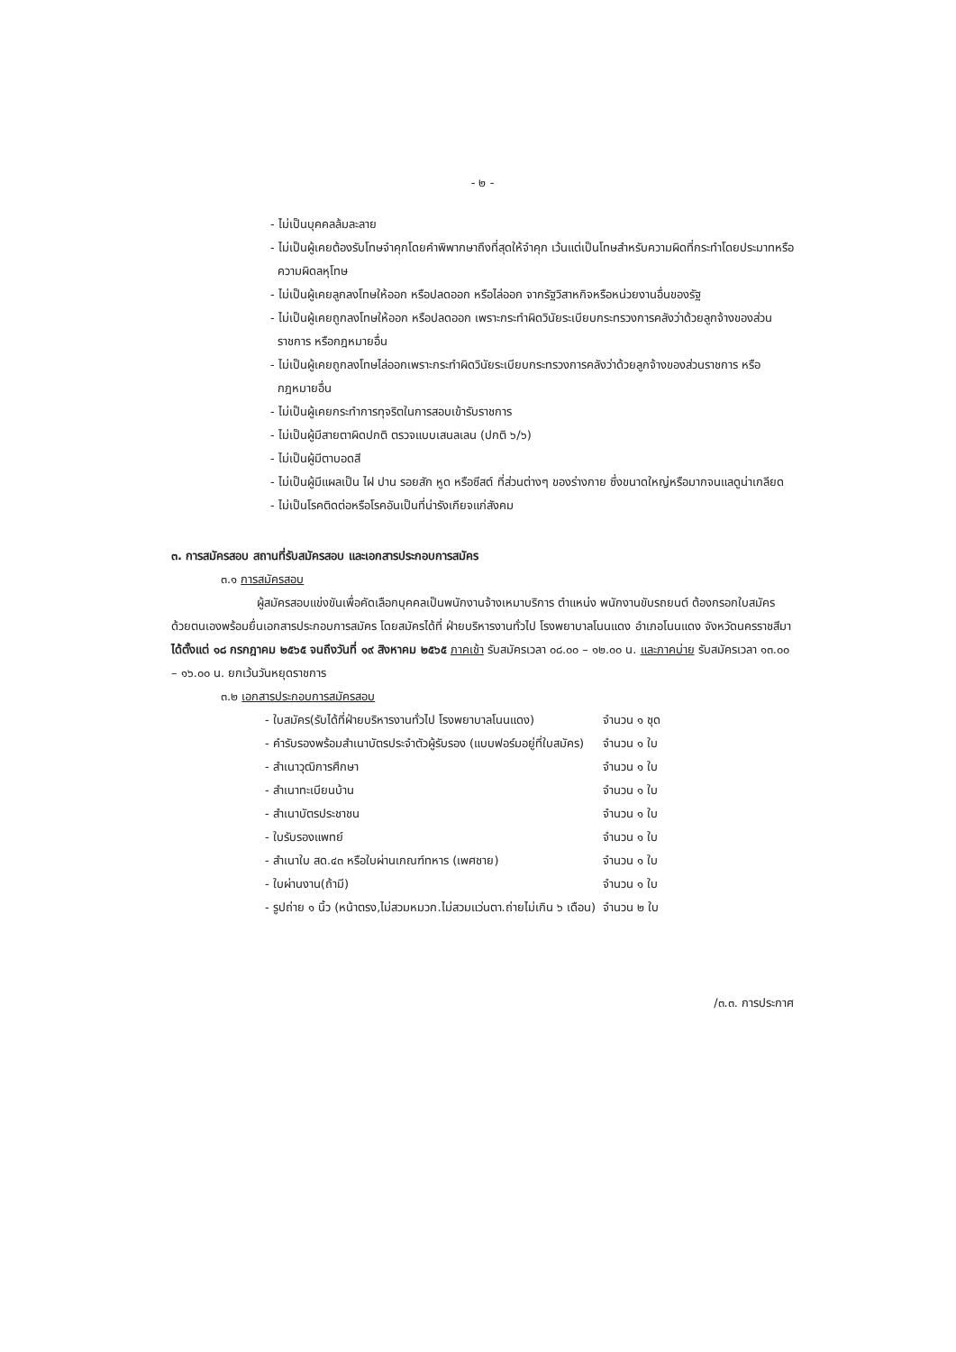- ๒ -
- ไม่เป็นบุคคลล้มละลาย
- ไม่เป็นผู้เคยต้องรับโทษจำคุกโดยคำพิพากษาถึงที่สุดให้จำคุก เว้นแต่เป็นโทษสำหรับความผิดที่กระทำโดยประมาทหรือความผิดลหุโทษ
- ไม่เป็นผู้เคยลูกลงโทษให้ออก หรือปลดออก หรือไล่ออก จากรัฐวิสาหกิจหรือหน่วยงานอื่นของรัฐ
- ไม่เป็นผู้เคยถูกลงโทษให้ออก หรือปลดออก เพราะกระทำผิดวินัยระเบียบกระทรวงการคลังว่าด้วยลูกจ้างของส่วนราชการ หรือกฎหมายอื่น
- ไม่เป็นผู้เคยถูกลงโทษไล่ออกเพราะกระทำผิดวินัยระเบียบกระทรวงการคลังว่าด้วยลูกจ้างของส่วนราชการ หรือกฎหมายอื่น
- ไม่เป็นผู้เคยกระทำการทุจริตในการสอบเข้ารับราชการ
- ไม่เป็นผู้มีสายตาผิดปกติ ตรวจแบบเสนลเลน (ปกติ ๖/๖)
- ไม่เป็นผู้มีตาบอดสี
- ไม่เป็นผู้มีแผลเป็น ไฝ ปาน รอยสัก หูด หรือซีสต์ ที่ส่วนต่างๆ ของร่างกาย ซึ่งขนาดใหญ่หรือมากจนแลดูน่าเกลียด
- ไม่เป็นโรคติดต่อหรือโรคอันเป็นที่น่ารังเกียจแก่สังคม
๓. การสมัครสอบ สถานที่รับสมัครสอบ และเอกสารประกอบการสมัคร
๓.๑ การสมัครสอบ
ผู้สมัครสอบแข่งขันเพื่อคัดเลือกบุคคลเป็นพนักงานจ้างเหมาบริการ ตำแหน่ง พนักงานขับรถยนต์ ต้องกรอกใบสมัครด้วยตนเองพร้อมยื่นเอกสารประกอบการสมัคร โดยสมัครได้ที่ ฝ่ายบริหารงานทั่วไป โรงพยาบาลโนนแดง อำเภอโนนแดง จังหวัดนครราชสีมา ได้ตั้งแต่ ๑๘ กรกฎาคม ๒๕๖๕ จนถึงวันที่ ๑๙ สิงหาคม ๒๕๖๕ ภาคเช้า รับสมัครเวลา ๐๘.๐๐ – ๑๒.๐๐ น. และภาคบ่าย รับสมัครเวลา ๑๓.๐๐ – ๑๖.๐๐ น. ยกเว้นวันหยุดราชการ
๓.๒ เอกสารประกอบการสมัครสอบ
| - ใบสมัคร(รับได้ที่ฝ่ายบริหารงานทั่วไป โรงพยาบาลโนนแดง) | จำนวน ๑ ชุด |
| - คำรับรองพร้อมสำเนาบัตรประจำตัวผู้รับรอง (แบบฟอร์มอยู่ที่ใบสมัคร) | จำนวน ๑ ใบ |
| - สำเนาวุฒิการศึกษา | จำนวน ๑ ใบ |
| - สำเนาทะเบียนบ้าน | จำนวน ๑ ใบ |
| - สำเนาบัตรประชาชน | จำนวน ๑ ใบ |
| - ใบรับรองแพทย์ | จำนวน ๑ ใบ |
| - สำเนาใบ สด.๔๓ หรือใบผ่านเกณฑ์ทหาร (เพศชาย) | จำนวน ๑ ใบ |
| - ใบผ่านงาน(ถ้ามี) | จำนวน ๑ ใบ |
| - รูปถ่าย ๑ นิ้ว (หน้าตรง,ไม่สวมหมวก.ไม่สวมแว่นตา.ถ่ายไม่เกิน ๖ เดือน) | จำนวน ๒ ใบ |
/๓.๓. การประกาศ